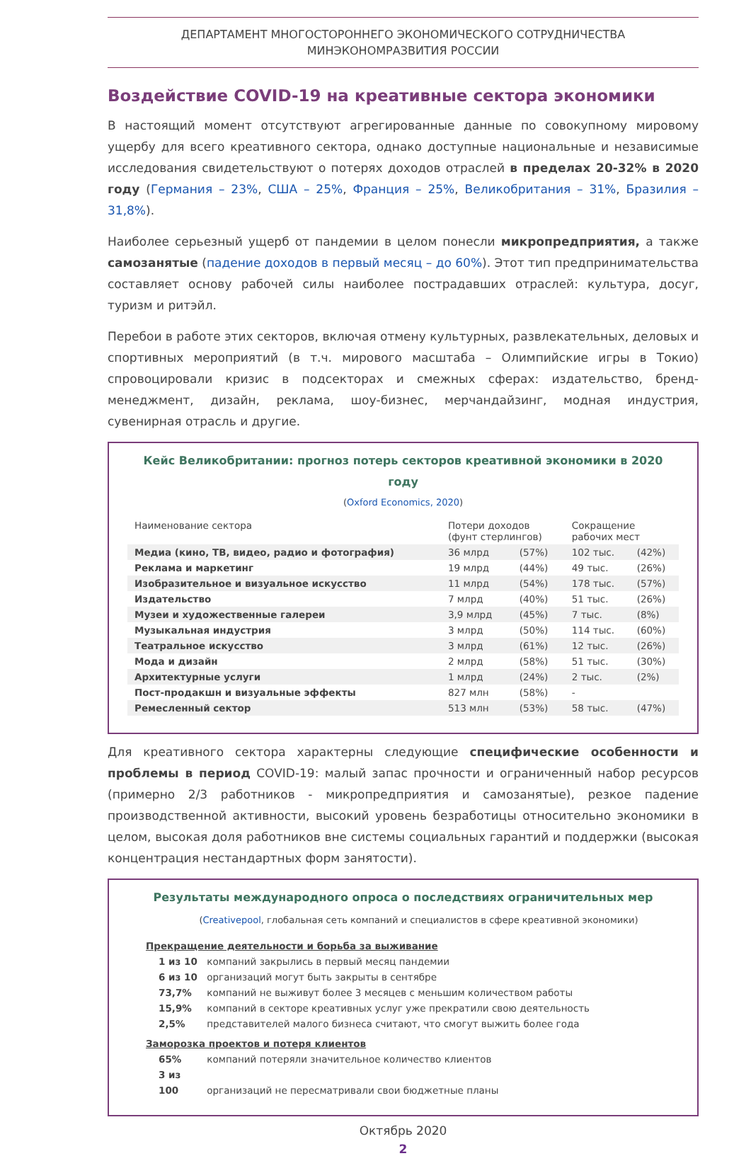ДЕПАРТАМЕНТ МНОГОСТОРОННЕГО ЭКОНОМИЧЕСКОГО СОТРУДНИЧЕСТВА
МИНЭКОНОМРАЗВИТИЯ РОССИИ
Воздействие COVID-19 на креативные сектора экономики
В настоящий момент отсутствуют агрегированные данные по совокупному мировому ущербу для всего креативного сектора, однако доступные национальные и независимые исследования свидетельствуют о потерях доходов отраслей в пределах 20-32% в 2020 году (Германия – 23%, США – 25%, Франция – 25%, Великобритания – 31%, Бразилия – 31,8%).
Наиболее серьезный ущерб от пандемии в целом понесли микропредприятия, а также самозанятые (падение доходов в первый месяц – до 60%). Этот тип предпринимательства составляет основу рабочей силы наиболее пострадавших отраслей: культура, досуг, туризм и ритэйл.
Перебои в работе этих секторов, включая отмену культурных, развлекательных, деловых и спортивных мероприятий (в т.ч. мирового масштаба – Олимпийские игры в Токио) спровоцировали кризис в подсекторах и смежных сферах: издательство, бренд-менеджмент, дизайн, реклама, шоу-бизнес, мерчандайзинг, модная индустрия, сувенирная отрасль и другие.
Кейс Великобритании: прогноз потерь секторов креативной экономики в 2020 году
(Oxford Economics, 2020)
| Наименование сектора | Потери доходов (фунт стерлингов) | | Сокращение рабочих мест | |
| --- | --- | --- | --- | --- |
| Медиа (кино, ТВ, видео, радио и фотография) | 36 млрд | (57%) | 102 тыс. | (42%) |
| Реклама и маркетинг | 19 млрд | (44%) | 49 тыс. | (26%) |
| Изобразительное и визуальное искусство | 11 млрд | (54%) | 178 тыс. | (57%) |
| Издательство | 7 млрд | (40%) | 51 тыс. | (26%) |
| Музеи и художественные галереи | 3,9 млрд | (45%) | 7 тыс. | (8%) |
| Музыкальная индустрия | 3 млрд | (50%) | 114 тыс. | (60%) |
| Театральное искусство | 3 млрд | (61%) | 12 тыс. | (26%) |
| Мода и дизайн | 2 млрд | (58%) | 51 тыс. | (30%) |
| Архитектурные услуги | 1 млрд | (24%) | 2 тыс. | (2%) |
| Пост-продакшн и визуальные эффекты | 827 млн | (58%) | - | |
| Ремесленный сектор | 513 млн | (53%) | 58 тыс. | (47%) |
Для креативного сектора характерны следующие специфические особенности и проблемы в период COVID-19: малый запас прочности и ограниченный набор ресурсов (примерно 2/3 работников - микропредприятия и самозанятые), резкое падение производственной активности, высокий уровень безработицы относительно экономики в целом, высокая доля работников вне системы социальных гарантий и поддержки (высокая концентрация нестандартных форм занятости).
Результаты международного опроса о последствиях ограничительных мер
(Creativepool, глобальная сеть компаний и специалистов в сфере креативной экономики)
Прекращение деятельности и борьба за выживание
1 из 10 компаний закрылись в первый месяц пандемии
6 из 10 организаций могут быть закрыты в сентябре
73,7% компаний не выживут более 3 месяцев с меньшим количеством работы
15,9% компаний в секторе креативных услуг уже прекратили свою деятельность
2,5% представителей малого бизнеса считают, что смогут выжить более года
Заморозка проектов и потеря клиентов
65% компаний потеряли значительное количество клиентов
3 из 100 организаций не пересматривали свои бюджетные планы
Октябрь 2020
2